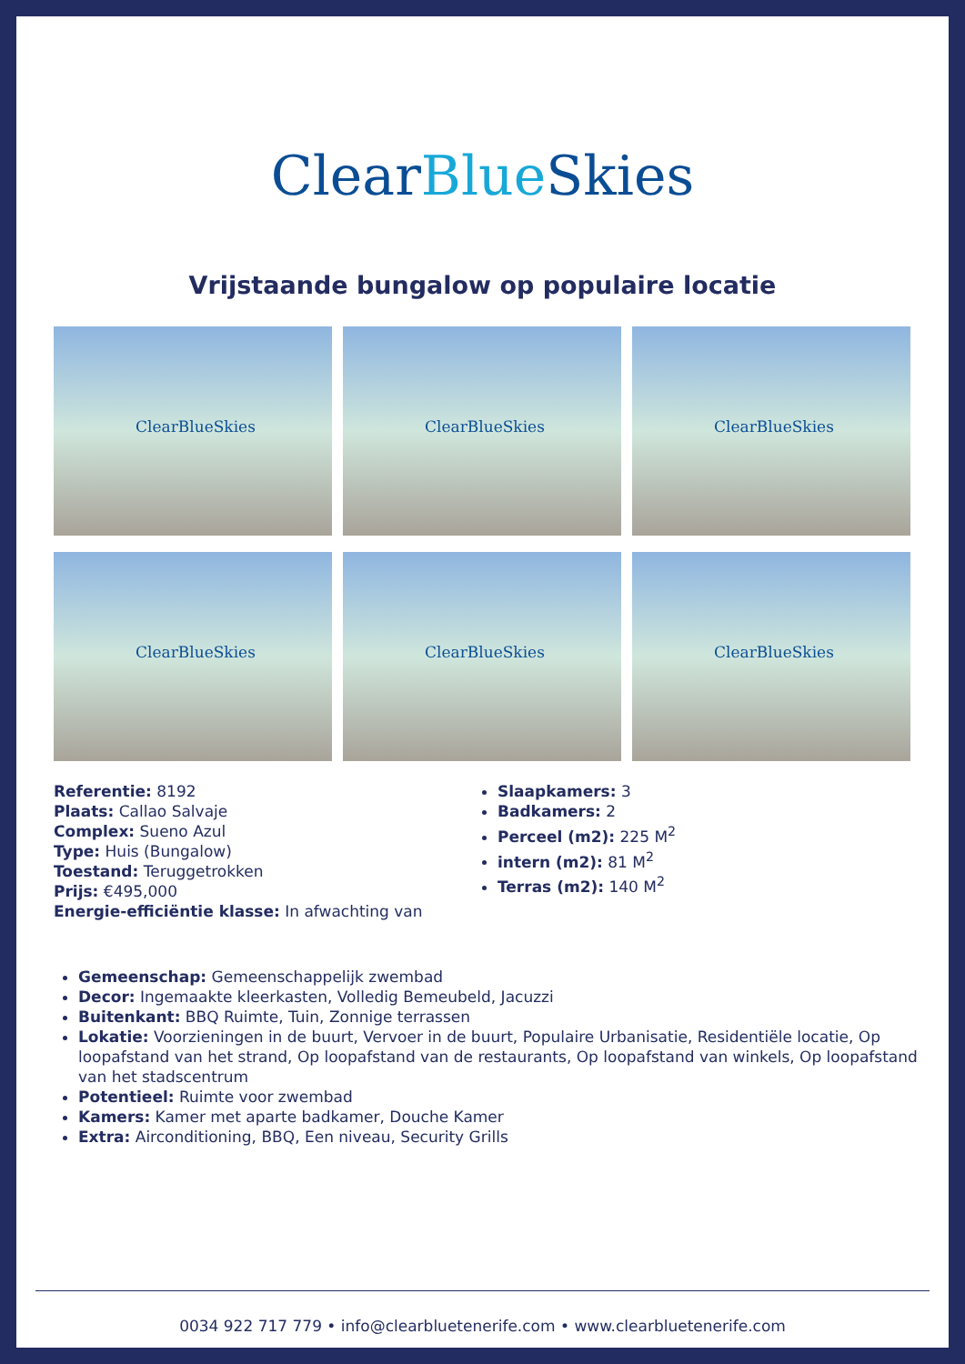Clear Blue Skies
Vrijstaande bungalow op populaire locatie
ClearBlueSkies
ClearBlueSkies
ClearBlueSkies
ClearBlueSkies
ClearBlueSkies
ClearBlueSkies
Referentie: 8192
Plaats: Callao Salvaje
Complex: Sueno Azul
Type: Huis (Bungalow)
Toestand: Teruggetrokken
Prijs: €495,000
Energie-efficiëntie klasse: In afwachting van
Slaapkamers: 3
Badkamers: 2
Perceel (m2): 225 M<sup>2</sup>
intern (m2): 81 M<sup>2</sup>
Terras (m2): 140 M<sup>2</sup>
Gemeenschap: Gemeenschappelijk zwembad
Decor: Ingemaakte kleerkasten, Volledig Bemeubeld, Jacuzzi
Buitenkant: BBQ Ruimte, Tuin, Zonnige terrassen
Lokatie: Voorzieningen in de buurt, Vervoer in de buurt, Populaire Urbanisatie, Residentiële locatie, Op loopafstand van het strand, Op loopafstand van de restaurants, Op loopafstand van winkels, Op loopafstand van het stadscentrum
Potentieel: Ruimte voor zwembad
Kamers: Kamer met aparte badkamer, Douche Kamer
Extra: Airconditioning, BBQ, Een niveau, Security Grills
0034 922 717 779 • info@clearbluetenerife.com • www.clearbluetenerife.com